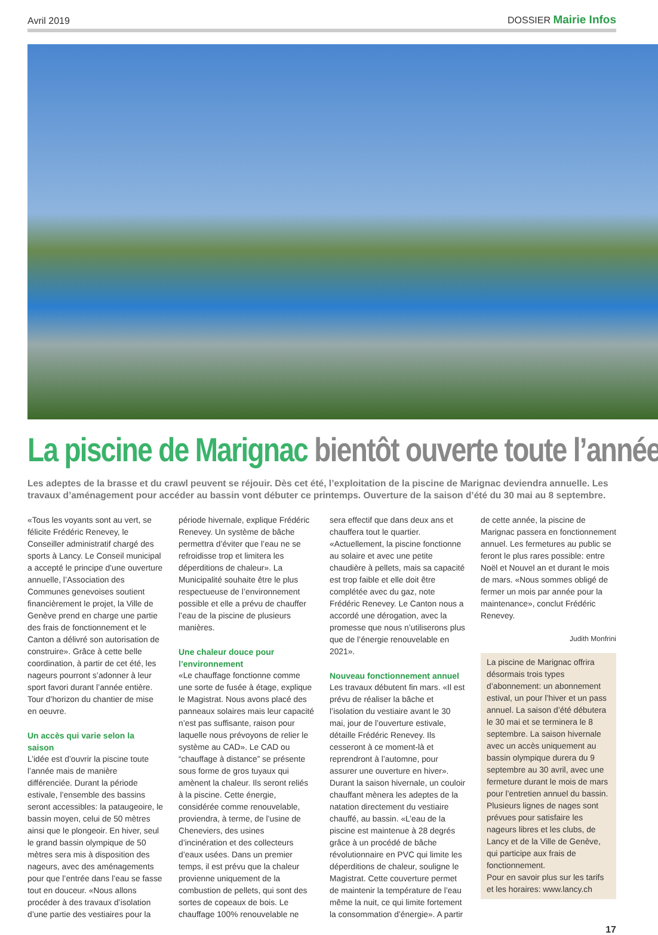Avril 2019 DOSSIER Mairie Infos
La piscine de Marignac bientôt ouverte toute l’année
Les adeptes de la brasse et du crawl peuvent se réjouir. Dès cet été, l’exploitation de la piscine de Marignac deviendra annuelle. Les travaux d’aménagement pour accéder au bassin vont débuter ce printemps. Ouverture de la saison d’été du 30 mai au 8 septembre.
«Tous les voyants sont au vert, se félicite Frédéric Renevey, le Conseiller administratif chargé des sports à Lancy. Le Conseil municipal a accepté le principe d’une ouverture annuelle, l’Association des Communes genevoises soutient financièrement le projet, la Ville de Genève prend en charge une partie des frais de fonctionnement et le Canton a délivré son autorisation de construire». Grâce à cette belle coordination, à partir de cet été, les nageurs pourront s’adonner à leur sport favori durant l’année entière. Tour d’horizon du chantier de mise en oeuvre.
Un accès qui varie selon la saison
L’idée est d’ouvrir la piscine toute l’année mais de manière différenciée. Durant la période estivale, l’ensemble des bassins seront accessibles: la pataugeoire, le bassin moyen, celui de 50 mètres ainsi que le plongeoir. En hiver, seul le grand bassin olympique de 50 mètres sera mis à disposition des nageurs, avec des aménagements pour que l’entrée dans l’eau se fasse tout en douceur. «Nous allons procéder à des travaux d’isolation d’une partie des vestiaires pour la période hivernale, explique Frédéric Renevey. Un système de bâche permettra d’éviter que l’eau ne se refroidisse trop et limitera les déperditions de chaleur». La Municipalité souhaite être le plus respectueuse de l’environnement possible et elle a prévu de chauffer l’eau de la piscine de plusieurs manières.
Une chaleur douce pour l’environnement
«Le chauffage fonctionne comme une sorte de fusée à étage, explique le Magistrat. Nous avons placé des panneaux solaires mais leur capacité n’est pas suffisante, raison pour laquelle nous prévoyons de relier le système au CAD». Le CAD ou “chauffage à distance” se présente sous forme de gros tuyaux qui amènent la chaleur. Ils seront reliés à la piscine. Cette énergie, considérée comme renouvelable, proviendra, à terme, de l’usine de Cheneviers, des usines d’incinération et des collecteurs d’eaux usées. Dans un premier temps, il est prévu que la chaleur provienne uniquement de la combustion de pellets, qui sont des sortes de copeaux de bois. Le chauffage 100% renouvelable ne sera effectif que dans deux ans et chauffera tout le quartier. «Actuellement, la piscine fonctionne au solaire et avec une petite chaudière à pellets, mais sa capacité est trop faible et elle doit être complétée avec du gaz, note Frédéric Renevey. Le Canton nous a accordé une dérogation, avec la promesse que nous n’utiliserons plus que de l’énergie renouvelable en 2021».
Nouveau fonctionnement annuel
Les travaux débutent fin mars. «Il est prévu de réaliser la bâche et l’isolation du vestiaire avant le 30 mai, jour de l’ouverture estivale, détaille Frédéric Renevey. Ils cesseront à ce moment-là et reprendront à l’automne, pour assurer une ouverture en hiver». Durant la saison hivernale, un couloir chauffant mènera les adeptes de la natation directement du vestiaire chauffé, au bassin. «L’eau de la piscine est maintenue à 28 degrés grâce à un procédé de bâche révolutionnaire en PVC qui limite les déperditions de chaleur, souligne le Magistrat. Cette couverture permet de maintenir la température de l’eau même la nuit, ce qui limite fortement la consommation d’énergie». A partir de cette année, la piscine de Marignac passera en fonctionnement annuel. Les fermetures au public se feront le plus rares possible: entre Noël et Nouvel an et durant le mois de mars. «Nous sommes obligé de fermer un mois par année pour la maintenance», conclut Frédéric Renevey.
Judith Monfrini
La piscine de Marignac offrira désormais trois types d’abonnement: un abonnement estival, un pour l’hiver et un pass annuel. La saison d’été débutera le 30 mai et se terminera le 8 septembre. La saison hivernale avec un accès uniquement au bassin olympique durera du 9 septembre au 30 avril, avec une fermeture durant le mois de mars pour l’entretien annuel du bassin. Plusieurs lignes de nages sont prévues pour satisfaire les nageurs libres et les clubs, de Lancy et de la Ville de Genève, qui participe aux frais de fonctionnement.
Pour en savoir plus sur les tarifs et les horaires: www.lancy.ch
17